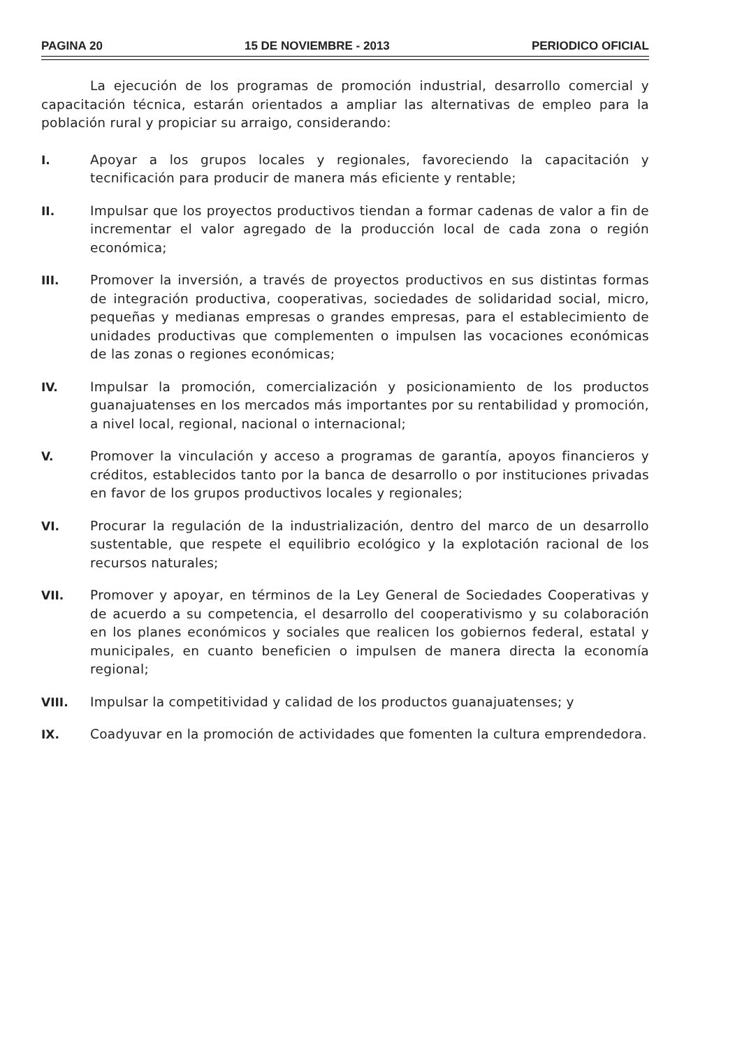PAGINA 20 15 DE NOVIEMBRE - 2013 PERIODICO OFICIAL
La ejecución de los programas de promoción industrial, desarrollo comercial y capacitación técnica, estarán orientados a ampliar las alternativas de empleo para la población rural y propiciar su arraigo, considerando:
I. Apoyar a los grupos locales y regionales, favoreciendo la capacitación y tecnificación para producir de manera más eficiente y rentable;
II. Impulsar que los proyectos productivos tiendan a formar cadenas de valor a fin de incrementar el valor agregado de la producción local de cada zona o región económica;
III. Promover la inversión, a través de proyectos productivos en sus distintas formas de integración productiva, cooperativas, sociedades de solidaridad social, micro, pequeñas y medianas empresas o grandes empresas, para el establecimiento de unidades productivas que complementen o impulsen las vocaciones económicas de las zonas o regiones económicas;
IV. Impulsar la promoción, comercialización y posicionamiento de los productos guanajuatenses en los mercados más importantes por su rentabilidad y promoción, a nivel local, regional, nacional o internacional;
V. Promover la vinculación y acceso a programas de garantía, apoyos financieros y créditos, establecidos tanto por la banca de desarrollo o por instituciones privadas en favor de los grupos productivos locales y regionales;
VI. Procurar la regulación de la industrialización, dentro del marco de un desarrollo sustentable, que respete el equilibrio ecológico y la explotación racional de los recursos naturales;
VII. Promover y apoyar, en términos de la Ley General de Sociedades Cooperativas y de acuerdo a su competencia, el desarrollo del cooperativismo y su colaboración en los planes económicos y sociales que realicen los gobiernos federal, estatal y municipales, en cuanto beneficien o impulsen de manera directa la economía regional;
VIII. Impulsar la competitividad y calidad de los productos guanajuatenses; y
IX. Coadyuvar en la promoción de actividades que fomenten la cultura emprendedora.